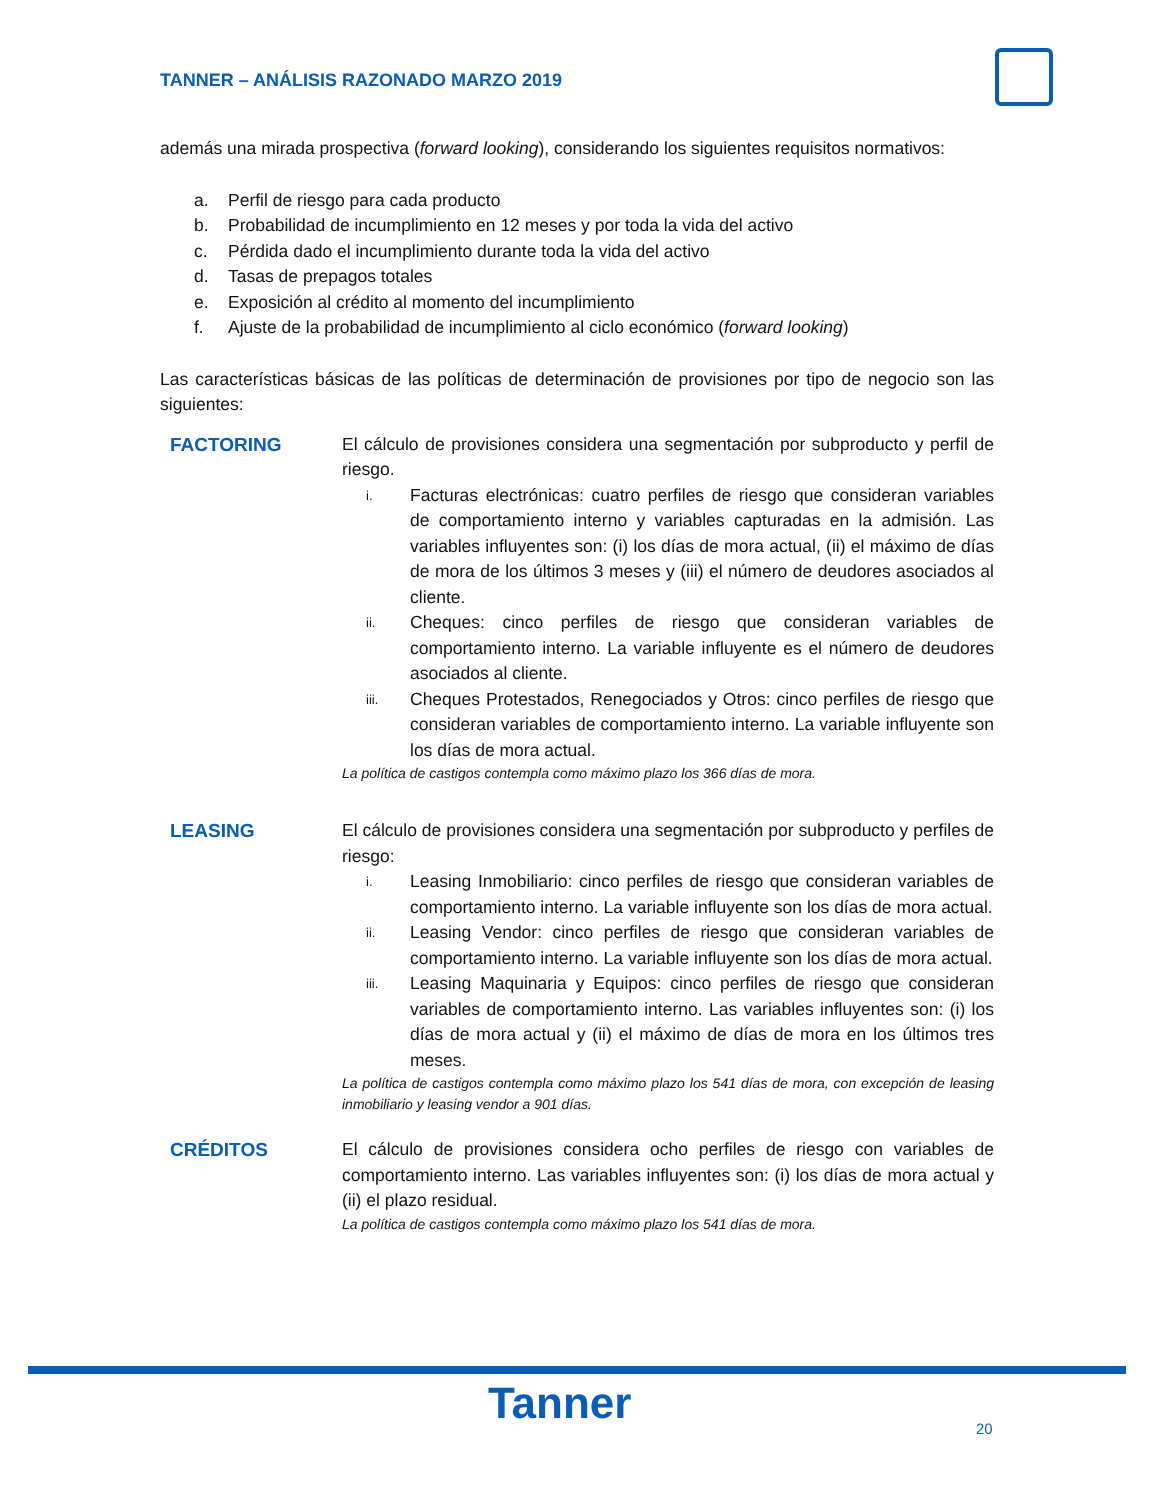TANNER – ANÁLISIS RAZONADO MARZO 2019
además una mirada prospectiva (forward looking), considerando los siguientes requisitos normativos:
a. Perfil de riesgo para cada producto
b. Probabilidad de incumplimiento en 12 meses y por toda la vida del activo
c. Pérdida dado el incumplimiento durante toda la vida del activo
d. Tasas de prepagos totales
e. Exposición al crédito al momento del incumplimiento
f. Ajuste de la probabilidad de incumplimiento al ciclo económico (forward looking)
Las características básicas de las políticas de determinación de provisiones por tipo de negocio son las siguientes:
FACTORING El cálculo de provisiones considera una segmentación por subproducto y perfil de riesgo.
i.
Facturas electrónicas: cuatro perfiles de riesgo que consideran variables de comportamiento interno y variables capturadas en la admisión. Las variables influyentes son: (i) los días de mora actual, (ii) el máximo de días de mora de los últimos 3 meses y (iii) el número de deudores asociados al cliente.
ii.
Cheques: cinco perfiles de riesgo que consideran variables de comportamiento interno. La variable influyente es el número de deudores asociados al cliente.
iii.
Cheques Protestados, Renegociados y Otros: cinco perfiles de riesgo que consideran variables de comportamiento interno. La variable influyente son los días de mora actual.
La política de castigos contempla como máximo plazo los 366 días de mora.
LEASING El cálculo de provisiones considera una segmentación por subproducto y perfiles de riesgo:
i.
Leasing Inmobiliario: cinco perfiles de riesgo que consideran variables de comportamiento interno. La variable influyente son los días de mora actual.
ii.
Leasing Vendor: cinco perfiles de riesgo que consideran variables de comportamiento interno. La variable influyente son los días de mora actual.
iii.
Leasing Maquinaria y Equipos: cinco perfiles de riesgo que consideran variables de comportamiento interno. Las variables influyentes son: (i) los días de mora actual y (ii) el máximo de días de mora en los últimos tres meses.
La política de castigos contempla como máximo plazo los 541 días de mora, con excepción de leasing inmobiliario y leasing vendor a 901 días.
CRÉDITOS El cálculo de provisiones considera ocho perfiles de riesgo con variables de comportamiento interno. Las variables influyentes son: (i) los días de mora actual y (ii) el plazo residual.
La política de castigos contempla como máximo plazo los 541 días de mora.
Tanner 20